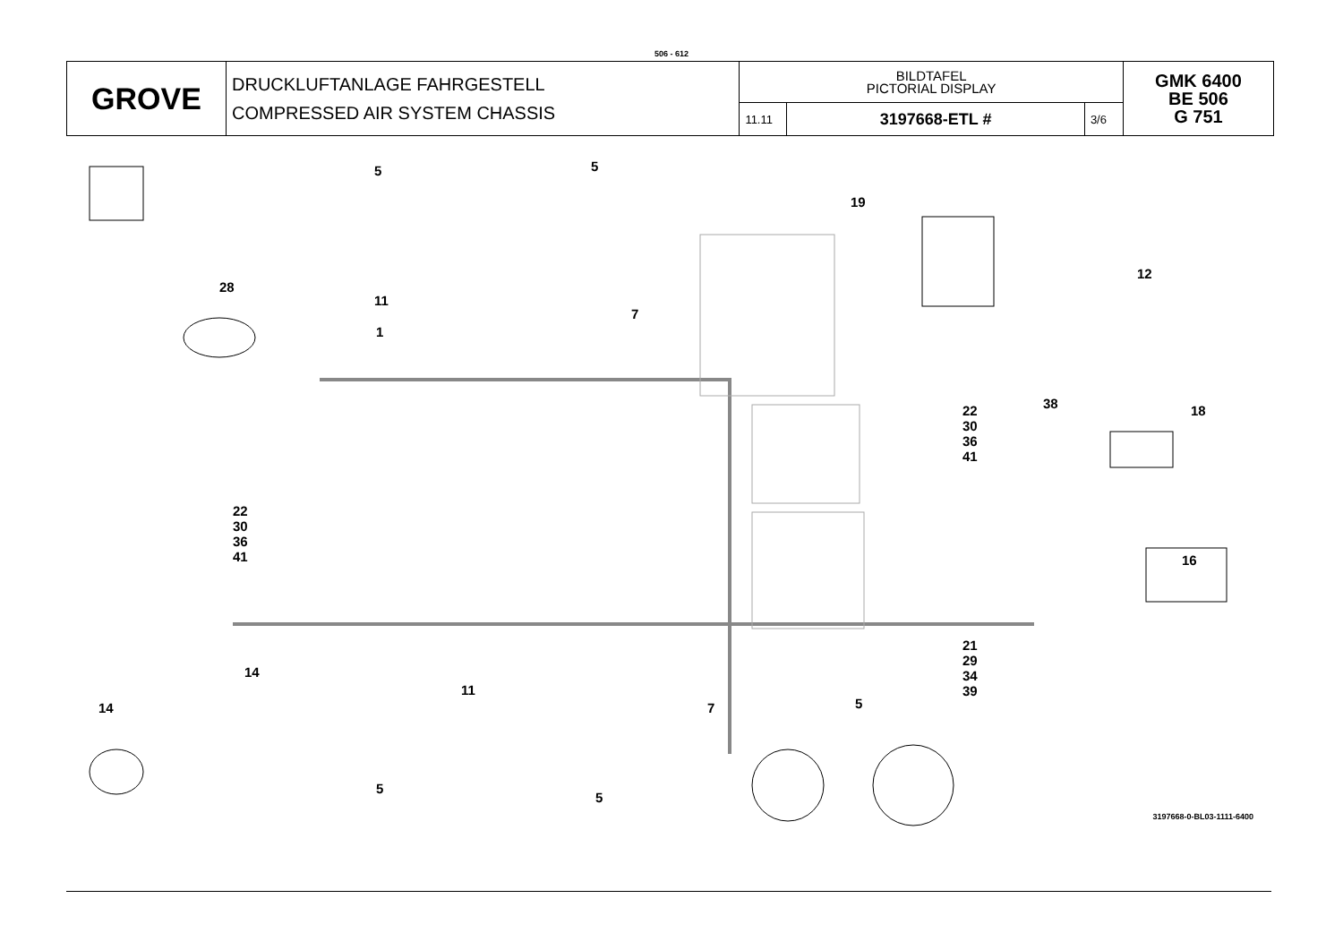506 - 612
| GROVE | DRUCKLUFTANLAGE FAHRGESTELL COMPRESSED AIR SYSTEM CHASSIS | BILDTAFEL PICTORIAL DISPLAY | | | GMK 6400 BE 506 G 751 |
| | | 11.11 | 3197668-ETL # | 3/6 | |
5 5
19
28
11
7
12
1
38
22
30
36
41
18
22
30
36
41
16
21
29
34
39
14
11
14 7 5
5
5
3197668-0-BL03-1111-6400